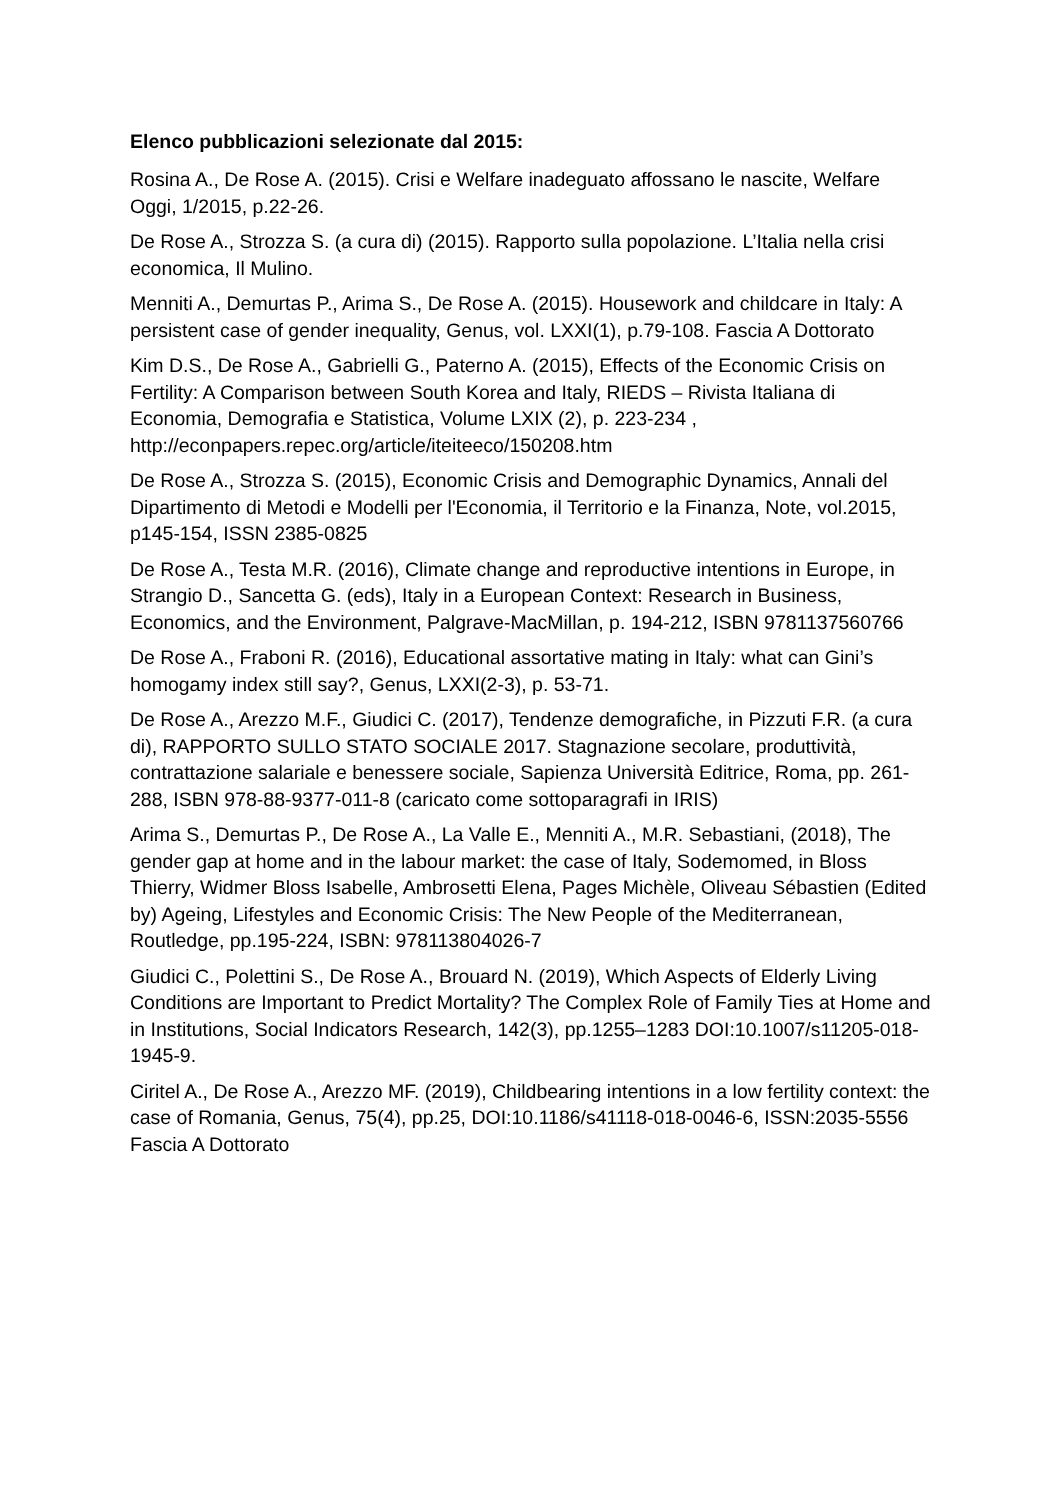Elenco pubblicazioni selezionate dal 2015:
Rosina A., De Rose A. (2015). Crisi e Welfare inadeguato affossano le nascite, Welfare Oggi, 1/2015, p.22-26.
De Rose A., Strozza S. (a cura di) (2015). Rapporto sulla popolazione. L’Italia nella crisi economica, Il Mulino.
Menniti A., Demurtas P., Arima S., De Rose A. (2015). Housework and childcare in Italy: A persistent case of gender inequality, Genus, vol. LXXI(1), p.79-108. Fascia A Dottorato
Kim D.S., De Rose A., Gabrielli G., Paterno A. (2015), Effects of the Economic Crisis on Fertility: A Comparison between South Korea and Italy, RIEDS – Rivista Italiana di Economia, Demografia e Statistica, Volume LXIX (2), p. 223-234 , http://econpapers.repec.org/article/iteiteeco/150208.htm
De Rose A., Strozza S. (2015), Economic Crisis and Demographic Dynamics, Annali del Dipartimento di Metodi e Modelli per l'Economia, il Territorio e la Finanza, Note, vol.2015, p145-154, ISSN 2385-0825
De Rose A., Testa M.R. (2016), Climate change and reproductive intentions in Europe, in Strangio D., Sancetta G. (eds), Italy in a European Context: Research in Business, Economics, and the Environment, Palgrave-MacMillan, p. 194-212, ISBN 9781137560766
De Rose A., Fraboni R. (2016), Educational assortative mating in Italy: what can Gini’s homogamy index still say?, Genus, LXXI(2-3), p. 53-71.
De Rose A., Arezzo M.F., Giudici C. (2017), Tendenze demografiche, in Pizzuti F.R. (a cura di), RAPPORTO SULLO STATO SOCIALE 2017. Stagnazione secolare, produttività, contrattazione salariale e benessere sociale, Sapienza Università Editrice, Roma, pp. 261-288, ISBN 978-88-9377-011-8 (caricato come sottoparagrafi in IRIS)
Arima S., Demurtas P., De Rose A., La Valle E., Menniti A., M.R. Sebastiani, (2018), The gender gap at home and in the labour market: the case of Italy, Sodemomed, in Bloss Thierry, Widmer Bloss Isabelle, Ambrosetti Elena, Pages Michèle, Oliveau Sébastien (Edited by) Ageing, Lifestyles and Economic Crisis: The New People of the Mediterranean, Routledge, pp.195-224, ISBN: 978113804026-7
Giudici C., Polettini S., De Rose A., Brouard N. (2019), Which Aspects of Elderly Living Conditions are Important to Predict Mortality? The Complex Role of Family Ties at Home and in Institutions, Social Indicators Research, 142(3), pp.1255–1283 DOI:10.1007/s11205-018-1945-9.
Ciritel A., De Rose A., Arezzo MF. (2019), Childbearing intentions in a low fertility context: the case of Romania, Genus, 75(4), pp.25, DOI:10.1186/s41118-018-0046-6, ISSN:2035-5556 Fascia A Dottorato